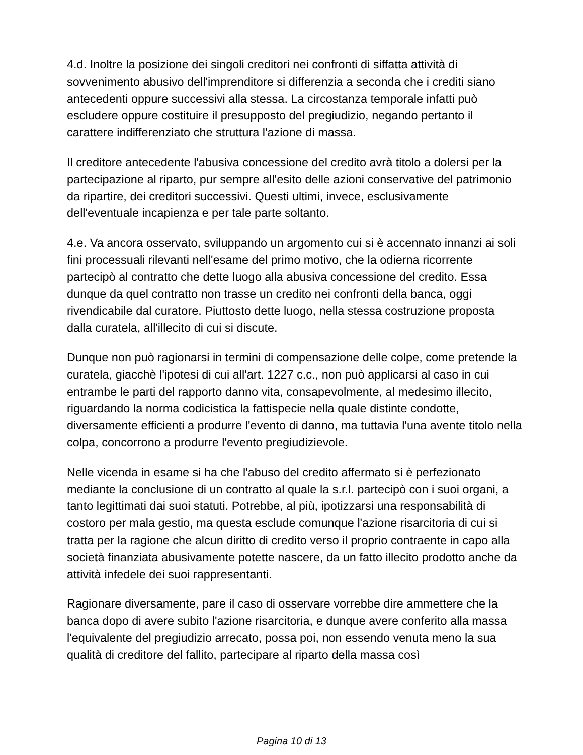4.d. Inoltre la posizione dei singoli creditori nei confronti di siffatta attività di sovvenimento abusivo dell'imprenditore si differenzia a seconda che i crediti siano antecedenti oppure successivi alla stessa. La circostanza temporale infatti può escludere oppure costituire il presupposto del pregiudizio, negando pertanto il carattere indifferenziato che struttura l'azione di massa.
Il creditore antecedente l'abusiva concessione del credito avrà titolo a dolersi per la partecipazione al riparto, pur sempre all'esito delle azioni conservative del patrimonio da ripartire, dei creditori successivi. Questi ultimi, invece, esclusivamente dell'eventuale incapienza e per tale parte soltanto.
4.e. Va ancora osservato, sviluppando un argomento cui si è accennato innanzi ai soli fini processuali rilevanti nell'esame del primo motivo, che la odierna ricorrente partecipò al contratto che dette luogo alla abusiva concessione del credito. Essa dunque da quel contratto non trasse un credito nei confronti della banca, oggi rivendicabile dal curatore. Piuttosto dette luogo, nella stessa costruzione proposta dalla curatela, all'illecito di cui si discute.
Dunque non può ragionarsi in termini di compensazione delle colpe, come pretende la curatela, giacchè l'ipotesi di cui all'art. 1227 c.c., non può applicarsi al caso in cui entrambe le parti del rapporto danno vita, consapevolmente, al medesimo illecito, riguardando la norma codicistica la fattispecie nella quale distinte condotte, diversamente efficienti a produrre l'evento di danno, ma tuttavia l'una avente titolo nella colpa, concorrono a produrre l'evento pregiudizievole.
Nelle vicenda in esame si ha che l'abuso del credito affermato si è perfezionato mediante la conclusione di un contratto al quale la s.r.l. partecipò con i suoi organi, a tanto legittimati dai suoi statuti. Potrebbe, al più, ipotizzarsi una responsabilità di costoro per mala gestio, ma questa esclude comunque l'azione risarcitoria di cui si tratta per la ragione che alcun diritto di credito verso il proprio contraente in capo alla società finanziata abusivamente potette nascere, da un fatto illecito prodotto anche da attività infedele dei suoi rappresentanti.
Ragionare diversamente, pare il caso di osservare vorrebbe dire ammettere che la banca dopo di avere subito l'azione risarcitoria, e dunque avere conferito alla massa l'equivalente del pregiudizio arrecato, possa poi, non essendo venuta meno la sua qualità di creditore del fallito, partecipare al riparto della massa così
Pagina 10 di 13